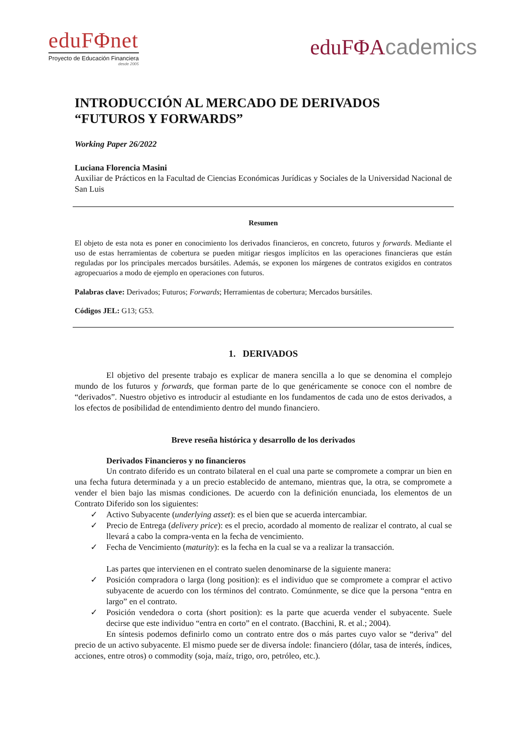eduFΦnet
Proyecto de Educación Financiera
desde 2005
eduFΦAcademics
INTRODUCCIÓN AL MERCADO DE DERIVADOS
“FUTUROS Y FORWARDS”
Working Paper 26/2022
Luciana Florencia Masini
Auxiliar de Prácticos en la Facultad de Ciencias Económicas Jurídicas y Sociales de la Universidad Nacional de San Luis
Resumen
El objeto de esta nota es poner en conocimiento los derivados financieros, en concreto, futuros y forwards. Mediante el uso de estas herramientas de cobertura se pueden mitigar riesgos implícitos en las operaciones financieras que están reguladas por los principales mercados bursátiles. Además, se exponen los márgenes de contratos exigidos en contratos agropecuarios a modo de ejemplo en operaciones con futuros.
Palabras clave: Derivados; Futuros; Forwards; Herramientas de cobertura; Mercados bursátiles.
Códigos JEL: G13; G53.
1. DERIVADOS
El objetivo del presente trabajo es explicar de manera sencilla a lo que se denomina el complejo mundo de los futuros y forwards, que forman parte de lo que genéricamente se conoce con el nombre de “derivados”. Nuestro objetivo es introducir al estudiante en los fundamentos de cada uno de estos derivados, a los efectos de posibilidad de entendimiento dentro del mundo financiero.
Breve reseña histórica y desarrollo de los derivados
Derivados Financieros y no financieros
Un contrato diferido es un contrato bilateral en el cual una parte se compromete a comprar un bien en una fecha futura determinada y a un precio establecido de antemano, mientras que, la otra, se compromete a vender el bien bajo las mismas condiciones. De acuerdo con la definición enunciada, los elementos de un Contrato Diferido son los siguientes:
✓ Activo Subyacente (underlying asset): es el bien que se acuerda intercambiar.
✓ Precio de Entrega (delivery price): es el precio, acordado al momento de realizar el contrato, al cual se llevará a cabo la compra-venta en la fecha de vencimiento.
✓ Fecha de Vencimiento (maturity): es la fecha en la cual se va a realizar la transacción.
Las partes que intervienen en el contrato suelen denominarse de la siguiente manera:
✓ Posición compradora o larga (long position): es el individuo que se compromete a comprar el activo subyacente de acuerdo con los términos del contrato. Comúnmente, se dice que la persona “entra en largo” en el contrato.
✓ Posición vendedora o corta (short position): es la parte que acuerda vender el subyacente. Suele decirse que este individuo “entra en corto” en el contrato. (Bacchini, R. et al.; 2004).
En síntesis podemos definirlo como un contrato entre dos o más partes cuyo valor se “deriva” del precio de un activo subyacente. El mismo puede ser de diversa índole: financiero (dólar, tasa de interés, índices, acciones, entre otros) o commodity (soja, maíz, trigo, oro, petróleo, etc.).